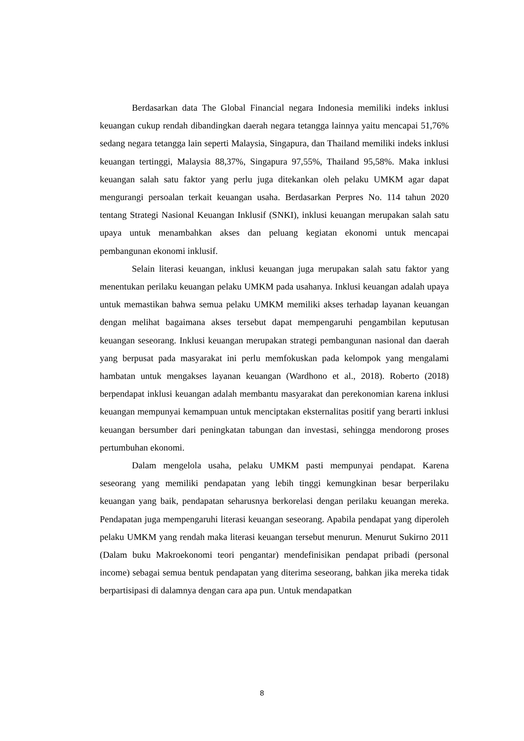Berdasarkan data The Global Financial negara Indonesia memiliki indeks inklusi keuangan cukup rendah dibandingkan daerah negara tetangga lainnya yaitu mencapai 51,76% sedang negara tetangga lain seperti Malaysia, Singapura, dan Thailand memiliki indeks inklusi keuangan tertinggi, Malaysia 88,37%, Singapura 97,55%, Thailand 95,58%. Maka inklusi keuangan salah satu faktor yang perlu juga ditekankan oleh pelaku UMKM agar dapat mengurangi persoalan terkait keuangan usaha. Berdasarkan Perpres No. 114 tahun 2020 tentang Strategi Nasional Keuangan Inklusif (SNKI), inklusi keuangan merupakan salah satu upaya untuk menambahkan akses dan peluang kegiatan ekonomi untuk mencapai pembangunan ekonomi inklusif.
Selain literasi keuangan, inklusi keuangan juga merupakan salah satu faktor yang menentukan perilaku keuangan pelaku UMKM pada usahanya. Inklusi keuangan adalah upaya untuk memastikan bahwa semua pelaku UMKM memiliki akses terhadap layanan keuangan dengan melihat bagaimana akses tersebut dapat mempengaruhi pengambilan keputusan keuangan seseorang. Inklusi keuangan merupakan strategi pembangunan nasional dan daerah yang berpusat pada masyarakat ini perlu memfokuskan pada kelompok yang mengalami hambatan untuk mengakses layanan keuangan (Wardhono et al., 2018). Roberto (2018) berpendapat inklusi keuangan adalah membantu masyarakat dan perekonomian karena inklusi keuangan mempunyai kemampuan untuk menciptakan eksternalitas positif yang berarti inklusi keuangan bersumber dari peningkatan tabungan dan investasi, sehingga mendorong proses pertumbuhan ekonomi.
Dalam mengelola usaha, pelaku UMKM pasti mempunyai pendapat. Karena seseorang yang memiliki pendapatan yang lebih tinggi kemungkinan besar berperilaku keuangan yang baik, pendapatan seharusnya berkorelasi dengan perilaku keuangan mereka. Pendapatan juga mempengaruhi literasi keuangan seseorang. Apabila pendapat yang diperoleh pelaku UMKM yang rendah maka literasi keuangan tersebut menurun. Menurut Sukirno 2011 (Dalam buku Makroekonomi teori pengantar) mendefinisikan pendapat pribadi (personal income) sebagai semua bentuk pendapatan yang diterima seseorang, bahkan jika mereka tidak berpartisipasi di dalamnya dengan cara apa pun. Untuk mendapatkan
8